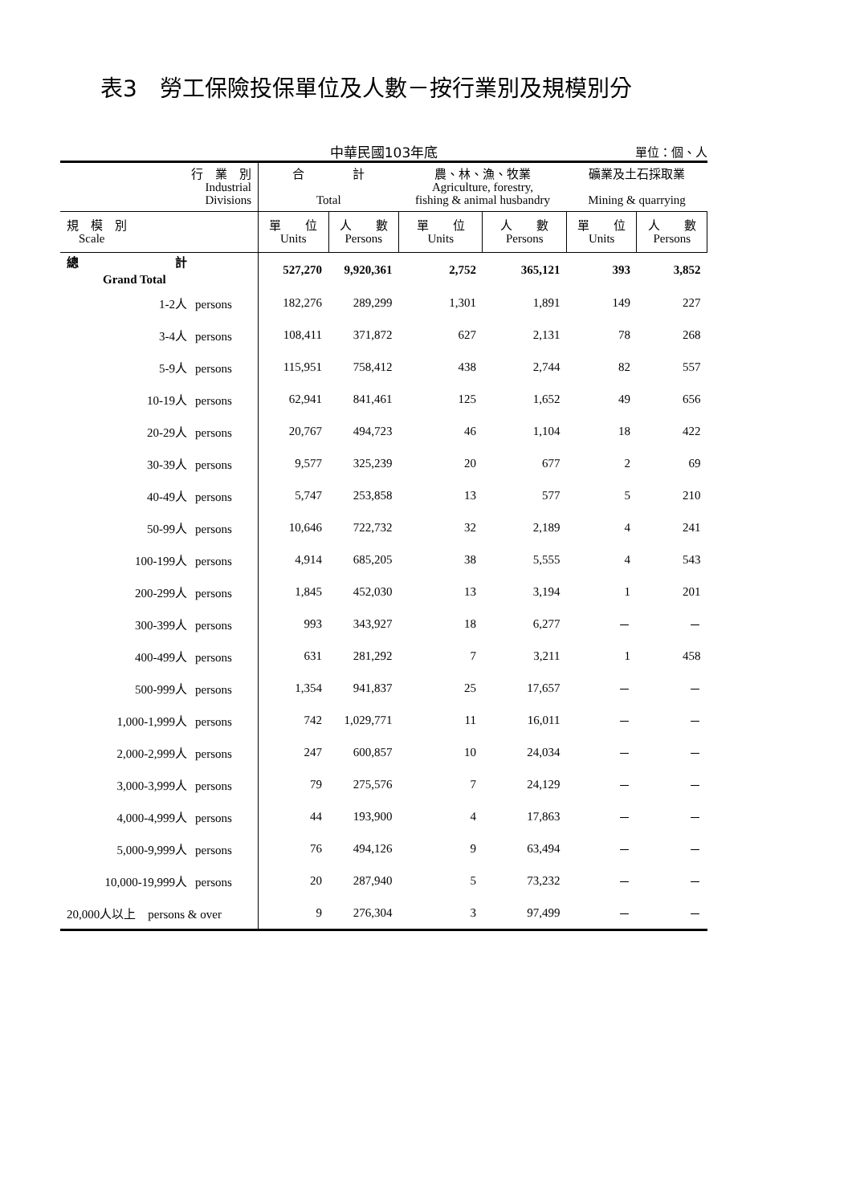表3　勞工保險投保單位及人數－按行業別及規模別分
中華民國103年底
單位：個、人
| 行 業 別 Industrial Divisions | 合 計 Total | | 農、林、漁、牧業 Agriculture, forestry, fishing & animal husbandry | | 礦業及土石採取業 Mining & quarrying | |
| --- | --- | --- | --- | --- | --- | --- |
| 規 模 別 Scale | 單 位 Units | 人 數 Persons | 單 位 Units | 人 數 Persons | 單 位 Units | 人 數 Persons |
| 總 計 Grand Total | 527,270 | 9,920,361 | 2,752 | 365,121 | 393 | 3,852 |
| 1-2人 persons | 182,276 | 289,299 | 1,301 | 1,891 | 149 | 227 |
| 3-4人 persons | 108,411 | 371,872 | 627 | 2,131 | 78 | 268 |
| 5-9人 persons | 115,951 | 758,412 | 438 | 2,744 | 82 | 557 |
| 10-19人 persons | 62,941 | 841,461 | 125 | 1,652 | 49 | 656 |
| 20-29人 persons | 20,767 | 494,723 | 46 | 1,104 | 18 | 422 |
| 30-39人 persons | 9,577 | 325,239 | 20 | 677 | 2 | 69 |
| 40-49人 persons | 5,747 | 253,858 | 13 | 577 | 5 | 210 |
| 50-99人 persons | 10,646 | 722,732 | 32 | 2,189 | 4 | 241 |
| 100-199人 persons | 4,914 | 685,205 | 38 | 5,555 | 4 | 543 |
| 200-299人 persons | 1,845 | 452,030 | 13 | 3,194 | 1 | 201 |
| 300-399人 persons | 993 | 343,927 | 18 | 6,277 | － | － |
| 400-499人 persons | 631 | 281,292 | 7 | 3,211 | 1 | 458 |
| 500-999人 persons | 1,354 | 941,837 | 25 | 17,657 | － | － |
| 1,000-1,999人 persons | 742 | 1,029,771 | 11 | 16,011 | － | － |
| 2,000-2,999人 persons | 247 | 600,857 | 10 | 24,034 | － | － |
| 3,000-3,999人 persons | 79 | 275,576 | 7 | 24,129 | － | － |
| 4,000-4,999人 persons | 44 | 193,900 | 4 | 17,863 | － | － |
| 5,000-9,999人 persons | 76 | 494,126 | 9 | 63,494 | － | － |
| 10,000-19,999人 persons | 20 | 287,940 | 5 | 73,232 | － | － |
| 20,000人以上 persons & over | 9 | 276,304 | 3 | 97,499 | － | － |